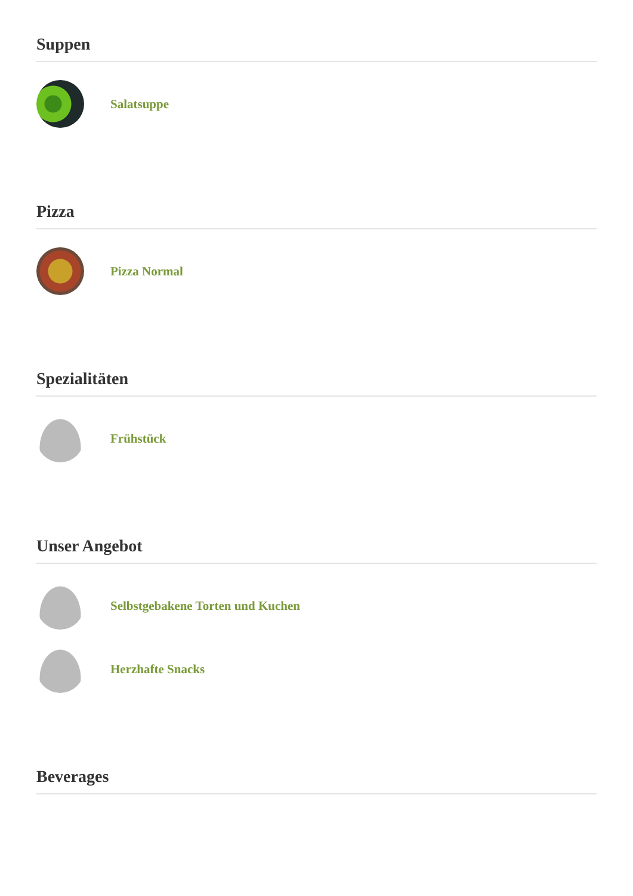Suppen
Salatsuppe
Pizza
Pizza Normal
Spezialitäten
Frühstück
Unser Angebot
Selbstgebakene Torten und Kuchen
Herzhafte Snacks
Beverages